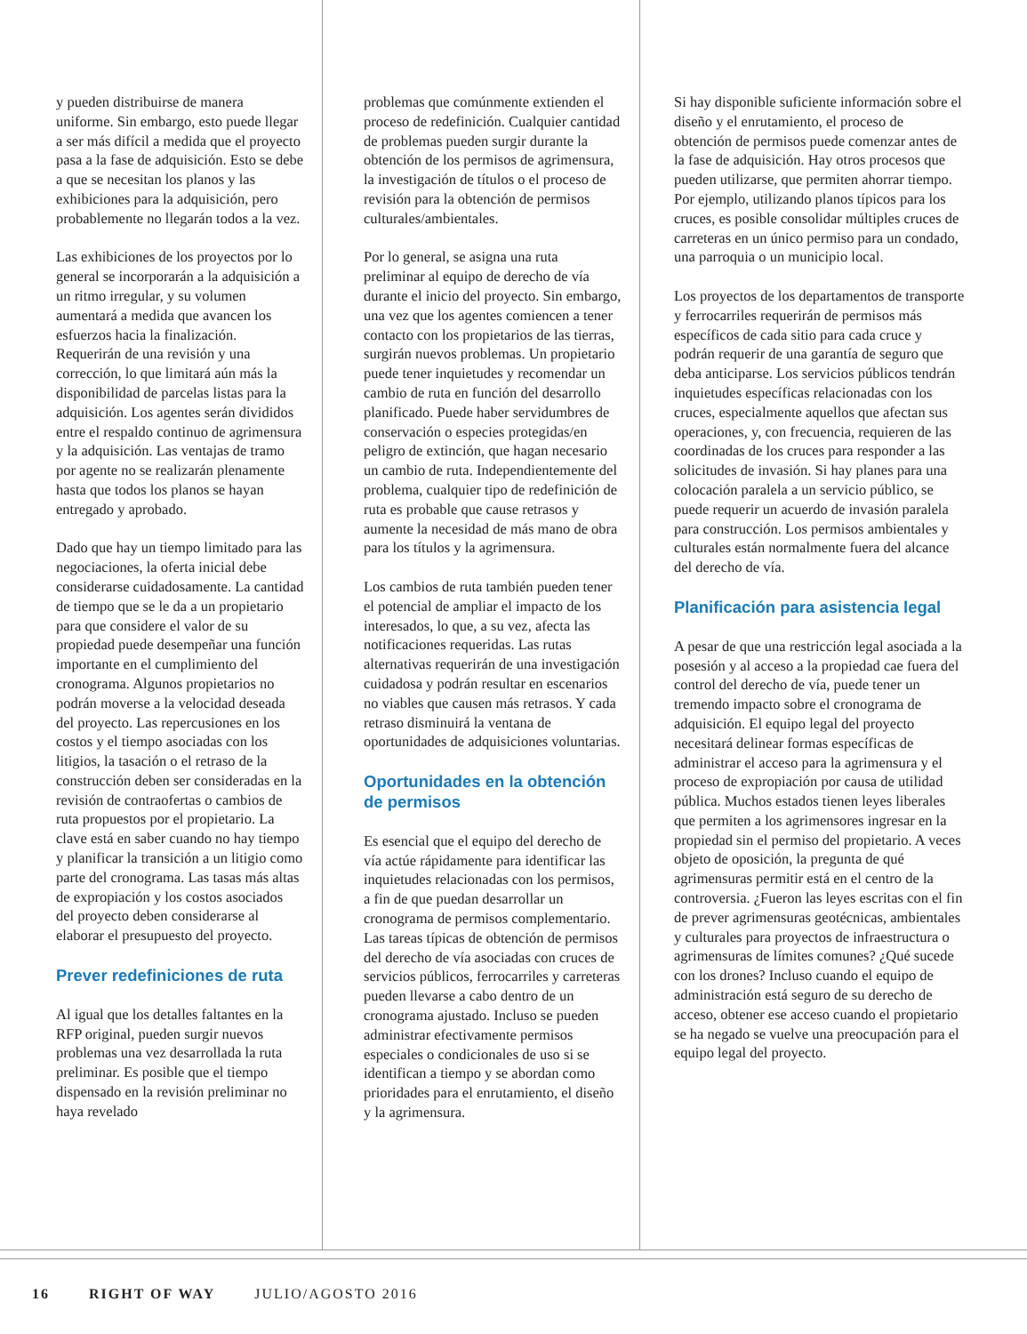y pueden distribuirse de manera uniforme. Sin embargo, esto puede llegar a ser más difícil a medida que el proyecto pasa a la fase de adquisición. Esto se debe a que se necesitan los planos y las exhibiciones para la adquisición, pero probablemente no llegarán todos a la vez.
Las exhibiciones de los proyectos por lo general se incorporarán a la adquisición a un ritmo irregular, y su volumen aumentará a medida que avancen los esfuerzos hacia la finalización. Requerirán de una revisión y una corrección, lo que limitará aún más la disponibilidad de parcelas listas para la adquisición. Los agentes serán divididos entre el respaldo continuo de agrimensura y la adquisición. Las ventajas de tramo por agente no se realizarán plenamente hasta que todos los planos se hayan entregado y aprobado.
Dado que hay un tiempo limitado para las negociaciones, la oferta inicial debe considerarse cuidadosamente. La cantidad de tiempo que se le da a un propietario para que considere el valor de su propiedad puede desempeñar una función importante en el cumplimiento del cronograma. Algunos propietarios no podrán moverse a la velocidad deseada del proyecto. Las repercusiones en los costos y el tiempo asociadas con los litigios, la tasación o el retraso de la construcción deben ser consideradas en la revisión de contraofertas o cambios de ruta propuestos por el propietario. La clave está en saber cuando no hay tiempo y planificar la transición a un litigio como parte del cronograma. Las tasas más altas de expropiación y los costos asociados del proyecto deben considerarse al elaborar el presupuesto del proyecto.
Prever redefiniciones de ruta
Al igual que los detalles faltantes en la RFP original, pueden surgir nuevos problemas una vez desarrollada la ruta preliminar. Es posible que el tiempo dispensado en la revisión preliminar no haya revelado
problemas que comúnmente extienden el proceso de redefinición. Cualquier cantidad de problemas pueden surgir durante la obtención de los permisos de agrimensura, la investigación de títulos o el proceso de revisión para la obtención de permisos culturales/ambientales.
Por lo general, se asigna una ruta preliminar al equipo de derecho de vía durante el inicio del proyecto. Sin embargo, una vez que los agentes comiencen a tener contacto con los propietarios de las tierras, surgirán nuevos problemas. Un propietario puede tener inquietudes y recomendar un cambio de ruta en función del desarrollo planificado. Puede haber servidumbres de conservación o especies protegidas/en peligro de extinción, que hagan necesario un cambio de ruta. Independientemente del problema, cualquier tipo de redefinición de ruta es probable que cause retrasos y aumente la necesidad de más mano de obra para los títulos y la agrimensura.
Los cambios de ruta también pueden tener el potencial de ampliar el impacto de los interesados, lo que, a su vez, afecta las notificaciones requeridas. Las rutas alternativas requerirán de una investigación cuidadosa y podrán resultar en escenarios no viables que causen más retrasos. Y cada retraso disminuirá la ventana de oportunidades de adquisiciones voluntarias.
Oportunidades en la obtención de permisos
Es esencial que el equipo del derecho de vía actúe rápidamente para identificar las inquietudes relacionadas con los permisos, a fin de que puedan desarrollar un cronograma de permisos complementario. Las tareas típicas de obtención de permisos del derecho de vía asociadas con cruces de servicios públicos, ferrocarriles y carreteras pueden llevarse a cabo dentro de un cronograma ajustado. Incluso se pueden administrar efectivamente permisos especiales o condicionales de uso si se identifican a tiempo y se abordan como prioridades para el enrutamiento, el diseño y la agrimensura.
Si hay disponible suficiente información sobre el diseño y el enrutamiento, el proceso de obtención de permisos puede comenzar antes de la fase de adquisición. Hay otros procesos que pueden utilizarse, que permiten ahorrar tiempo. Por ejemplo, utilizando planos típicos para los cruces, es posible consolidar múltiples cruces de carreteras en un único permiso para un condado, una parroquia o un municipio local.
Los proyectos de los departamentos de transporte y ferrocarriles requerirán de permisos más específicos de cada sitio para cada cruce y podrán requerir de una garantía de seguro que deba anticiparse. Los servicios públicos tendrán inquietudes específicas relacionadas con los cruces, especialmente aquellos que afectan sus operaciones, y, con frecuencia, requieren de las coordinadas de los cruces para responder a las solicitudes de invasión. Si hay planes para una colocación paralela a un servicio público, se puede requerir un acuerdo de invasión paralela para construcción. Los permisos ambientales y culturales están normalmente fuera del alcance del derecho de vía.
Planificación para asistencia legal
A pesar de que una restricción legal asociada a la posesión y al acceso a la propiedad cae fuera del control del derecho de vía, puede tener un tremendo impacto sobre el cronograma de adquisición. El equipo legal del proyecto necesitará delinear formas específicas de administrar el acceso para la agrimensura y el proceso de expropiación por causa de utilidad pública. Muchos estados tienen leyes liberales que permiten a los agrimensores ingresar en la propiedad sin el permiso del propietario. A veces objeto de oposición, la pregunta de qué agrimensuras permitir está en el centro de la controversia. ¿Fueron las leyes escritas con el fin de prever agrimensuras geotécnicas, ambientales y culturales para proyectos de infraestructura o agrimensuras de límites comunes? ¿Qué sucede con los drones? Incluso cuando el equipo de administración está seguro de su derecho de acceso, obtener ese acceso cuando el propietario se ha negado se vuelve una preocupación para el equipo legal del proyecto.
16 RIGHT OF WAY JULIO/AGOSTO 2016